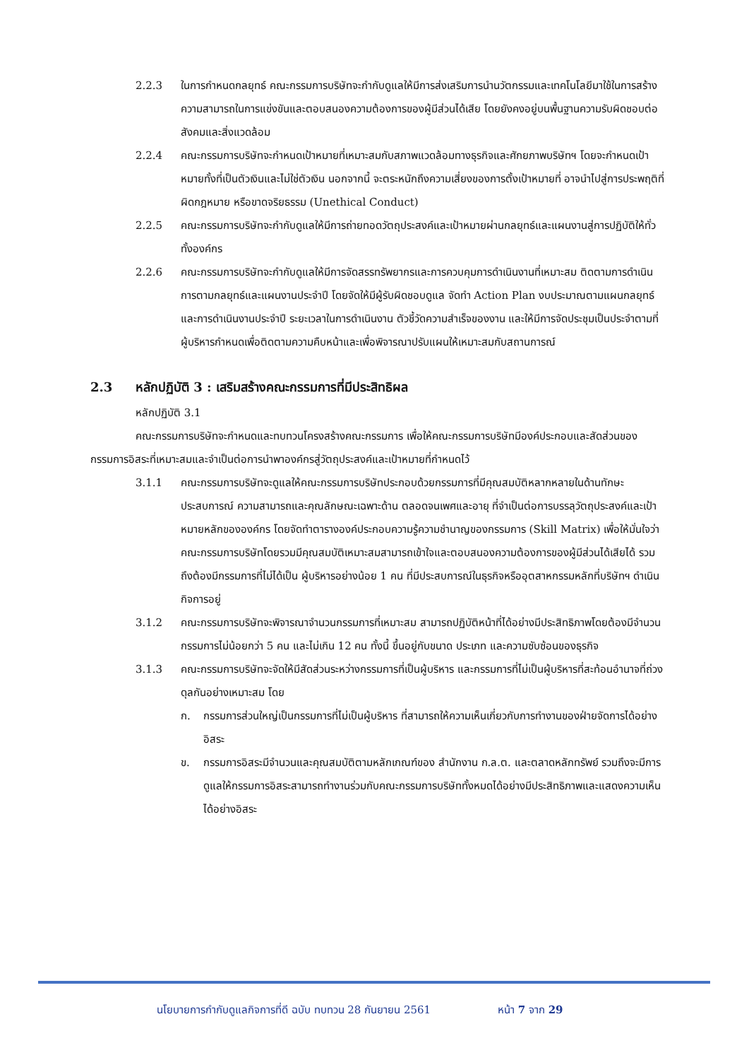2.2.3 ในการกำหนดกลยุทธ์ คณะกรรมการบริษัทจะกำกับดูแลให้มีการส่งเสริมการนำนวัตกรรมและเทคโนโลยีมาใช้ในการสร้างความสามารถในการแข่งขันและตอบสนองความต้องการของผู้มีส่วนได้เสีย โดยยังคงอยู่บนพื้นฐานความรับผิดชอบต่อสังคมและสิ่งแวดล้อม
2.2.4 คณะกรรมการบริษัทจะกำหนดเป้าหมายที่เหมาะสมกับสภาพแวดล้อมทางธุรกิจและศักยภาพบริษัทฯ โดยจะกำหนดเป้าหมายทั้งที่เป็นตัวเงินและไม่ใช่ตัวเงิน นอกจากนี้ จะตระหนักถึงความเสี่ยงของการตั้งเป้าหมายที่ อาจนำไปสู่การประพฤติที่ผิดกฎหมาย หรือขาดจริยธรรม (Unethical Conduct)
2.2.5 คณะกรรมการบริษัทจะกำกับดูแลให้มีการถ่ายทอดวัตถุประสงค์และเป้าหมายผ่านกลยุทธ์และแผนงานสู่การปฏิบัติให้ทั่วทั้งองค์กร
2.2.6 คณะกรรมการบริษัทจะกำกับดูแลให้มีการจัดสรรทรัพยากรและการควบคุมการดำเนินงานที่เหมาะสม ติดตามการดำเนินการตามกลยุทธ์และแผนงานประจำปี โดยจัดให้มีผู้รับผิดชอบดูแล จัดทำ Action Plan งบประมาณตามแผนกลยุทธ์และการดำเนินงานประจำปี ระยะเวลาในการดำเนินงาน ตัวชี้วัดความสำเร็จของงาน และให้มีการจัดประชุมเป็นประจำตามที่ผู้บริหารกำหนดเพื่อติดตามความคืบหน้าและเพื่อพิจารณาปรับแผนให้เหมาะสมกับสถานการณ์
2.3 หลักปฏิบัติ 3 : เสริมสร้างคณะกรรมการที่มีประสิทธิผล
หลักปฏิบัติ 3.1
คณะกรรมการบริษัทจะกำหนดและทบทวนโครงสร้างคณะกรรมการ เพื่อให้คณะกรรมการบริษัทมีองค์ประกอบและสัดส่วนของกรรมการอิสระที่เหมาะสมและจำเป็นต่อการนำพาองค์กรสู่วัตถุประสงค์และเป้าหมายที่กำหนดไว้
3.1.1 คณะกรรมการบริษัทจะดูแลให้คณะกรรมการบริษัทประกอบด้วยกรรมการที่มีคุณสมบัติหลากหลายในด้านทักษะประสบการณ์ ความสามารถและคุณลักษณะเฉพาะด้าน ตลอดจนเพศและอายุ ที่จำเป็นต่อการบรรลุวัตถุประสงค์และเป้าหมายหลักขององค์กร โดยจัดทำตารางองค์ประกอบความรู้ความชำนาญของกรรมการ (Skill Matrix) เพื่อให้มั่นใจว่าคณะกรรมการบริษัทโดยรวมมีคุณสมบัติเหมาะสมสามารถเข้าใจและตอบสนองความต้องการของผู้มีส่วนได้เสียได้ รวมถึงต้องมีกรรมการที่ไม่ได้เป็น ผู้บริหารอย่างน้อย 1 คน ที่มีประสบการณ์ในธุรกิจหรืออุตสาหกรรมหลักที่บริษัทฯ ดำเนินกิจการอยู่
3.1.2 คณะกรรมการบริษัทจะพิจารณาจำนวนกรรมการที่เหมาะสม สามารถปฏิบัติหน้าที่ได้อย่างมีประสิทธิภาพโดยต้องมีจำนวนกรรมการไม่น้อยกว่า 5 คน และไม่เกิน 12 คน ทั้งนี้ ขึ้นอยู่กับขนาด ประเภท และความซับซ้อนของธุรกิจ
3.1.3 คณะกรรมการบริษัทจะจัดให้มีสัดส่วนระหว่างกรรมการที่เป็นผู้บริหาร และกรรมการที่ไม่เป็นผู้บริหารที่สะท้อนอำนาจที่ถ่วงดุลกันอย่างเหมาะสม โดย
ก. กรรมการส่วนใหญ่เป็นกรรมการที่ไม่เป็นผู้บริหาร ที่สามารถให้ความเห็นเกี่ยวกับการทำงานของฝ่ายจัดการได้อย่างอิสระ
ข. กรรมการอิสระมีจำนวนและคุณสมบัติตามหลักเกณฑ์ของ สำนักงาน ก.ล.ต. และตลาดหลักทรัพย์ รวมถึงจะมีการดูแลให้กรรมการอิสระสามารถทำงานร่วมกับคณะกรรมการบริษัททั้งหมดได้อย่างมีประสิทธิภาพและแสดงความเห็นได้อย่างอิสระ
นโยบายการกำกับดูแลกิจการที่ดี ฉบับ ทบทวน 28 กันยายน 2561 หน้า 7 จาก 29